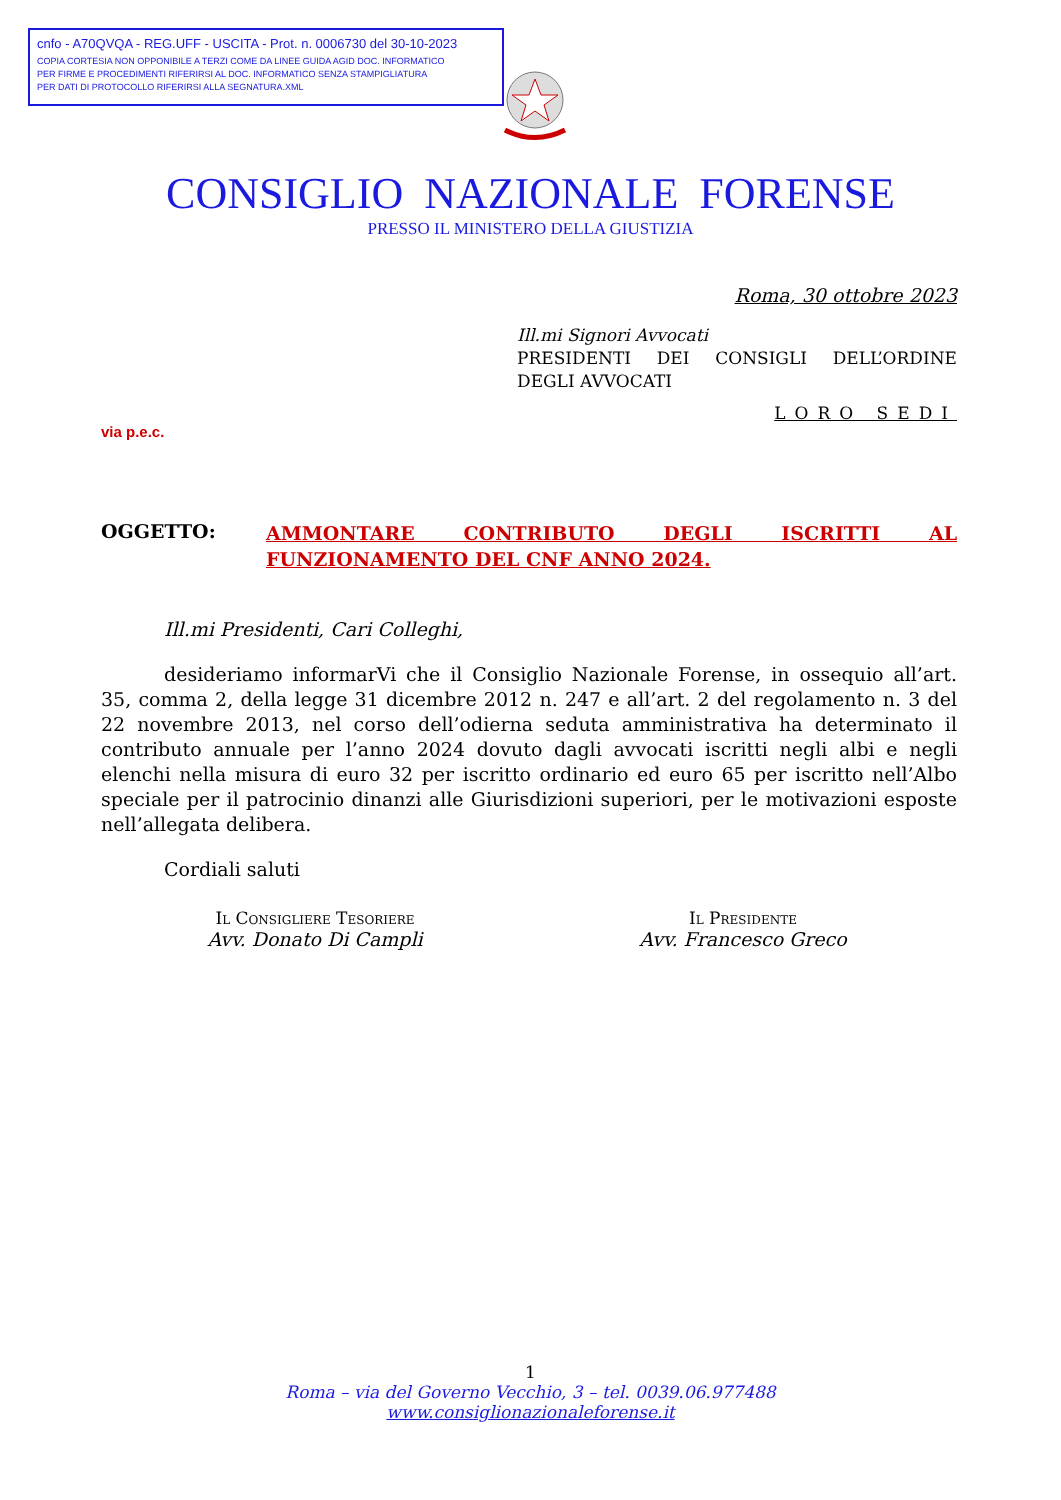cnfo - A70QVQA - REG.UFF - USCITA - Prot. n. 0006730 del 30-10-2023
COPIA CORTESIA NON OPPONIBILE A TERZI COME DA LINEE GUIDA AGID DOC. INFORMATICO
PER FIRME E PROCEDIMENTI RIFERIRSI AL DOC. INFORMATICO SENZA STAMPIGLIATURA
PER DATI DI PROTOCOLLO RIFERIRSI ALLA SEGNATURA.XML
CONSIGLIO NAZIONALE FORENSE
PRESSO IL MINISTERO DELLA GIUSTIZIA
Roma, 30 ottobre 2023
Ill.mi Signori Avvocati
PRESIDENTI DEI CONSIGLI DELL’ORDINE
DEGLI AVVOCATI
LORO SEDI
via p.e.c.
OGGETTO:
AMMONTARE CONTRIBUTO DEGLI ISCRITTI AL FUNZIONAMENTO DEL CNF ANNO 2024.
Ill.mi Presidenti, Cari Colleghi,
desideriamo informarVi che il Consiglio Nazionale Forense, in ossequio all’art. 35, comma 2, della legge 31 dicembre 2012 n. 247 e all’art. 2 del regolamento n. 3 del 22 novembre 2013, nel corso dell’odierna seduta amministrativa ha determinato il contributo annuale per l’anno 2024 dovuto dagli avvocati iscritti negli albi e negli elenchi nella misura di euro 32 per iscritto ordinario ed euro 65 per iscritto nell’Albo speciale per il patrocinio dinanzi alle Giurisdizioni superiori, per le motivazioni esposte nell’allegata delibera.
Cordiali saluti
Il Consigliere Tesoriere
Avv. Donato Di Campli
Il Presidente
Avv. Francesco Greco
1
Roma – via del Governo Vecchio, 3 – tel. 0039.06.977488
www.consiglionazionaleforense.it